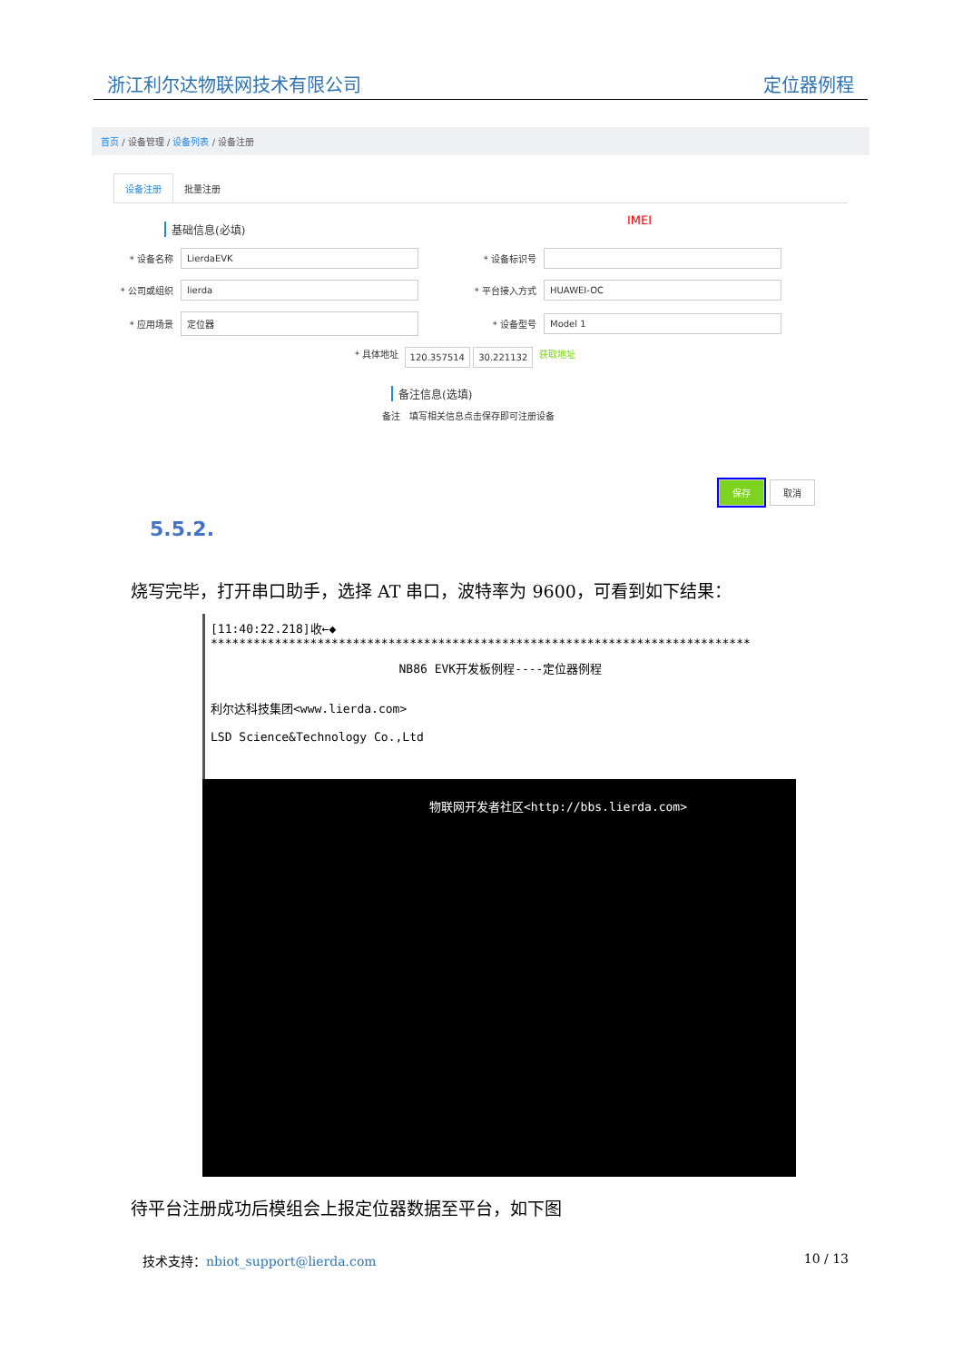浙江利尔达物联网技术有限公司 定位器例程
首页 / 设备管理 / 设备列表 / 设备注册
设备注册 批量注册
IMEI
基础信息(必填)
* 设备名称
LierdaEVK
* 设备标识号
* 公司或组织
lierda
* 平台接入方式
HUAWEI-OC
* 应用场景
定位器
* 设备型号
Model 1
* 具体地址 120.357514 30.221132 获取地址
备注信息(选填)
备注 填写相关信息点击保存即可注册设备
保存 取消
5.5.2.
烧写完毕，打开串口助手，选择 AT 串口，波特率为 9600，可看到如下结果：
[11:40:22.218]收←◆
****************************************************************************
NB86 EVK开发板例程----定位器例程
利尔达科技集团<www.lierda.com>
LSD Science&Technology Co.,Ltd
物联网开发者社区<http://bbs.lierda.com>
待平台注册成功后模组会上报定位器数据至平台，如下图
技术支持：nbiot_support@lierda.com 10 / 13